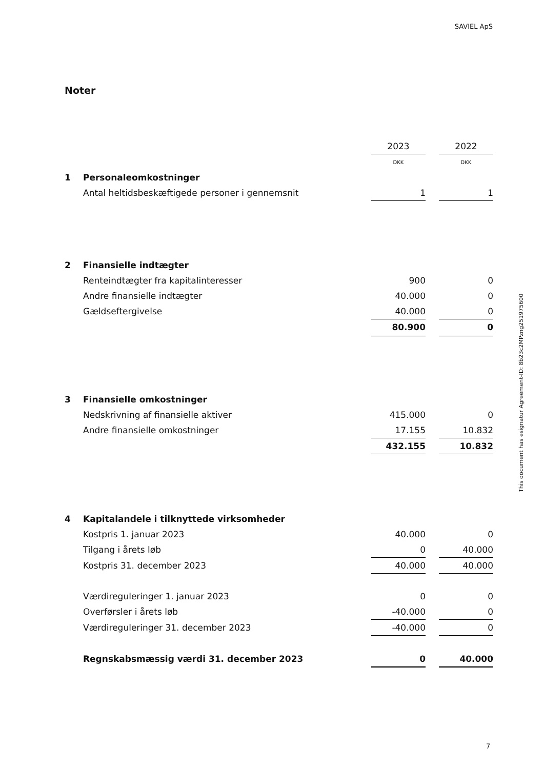SAVIEL ApS
Noter
| | | 2023 | | 2022 |
| | | DKK | | DKK |
| 1 | Personaleomkostninger | | | |
| | Antal heltidsbeskæftigede personer i gennemsnit | 1 | | 1 |
| 2 | Finansielle indtægter | | | |
| | Renteindtægter fra kapitalinteresser | 900 | | 0 |
| | Andre finansielle indtægter | 40.000 | | 0 |
| | Gældseftergivelse | 40.000 | | 0 |
| | | 80.900 | | 0 |
| 3 | Finansielle omkostninger | | | |
| | Nedskrivning af finansielle aktiver | 415.000 | | 0 |
| | Andre finansielle omkostninger | 17.155 | | 10.832 |
| | | 432.155 | | 10.832 |
| 4 | Kapitalandele i tilknyttede virksomheder | | | |
| | Kostpris 1. januar 2023 | 40.000 | | 0 |
| | Tilgang i årets løb | 0 | | 40.000 |
| | Kostpris 31. december 2023 | 40.000 | | 40.000 |
| | Værdireguleringer 1. januar 2023 | 0 | | 0 |
| | Overførsler i årets løb | -40.000 | | 0 |
| | Værdireguleringer 31. december 2023 | -40.000 | | 0 |
| | Regnskabsmæssig værdi 31. december 2023 | 0 | | 40.000 |
This document has esignatur Agreement-ID: 8b23c2MPzng251975600
7